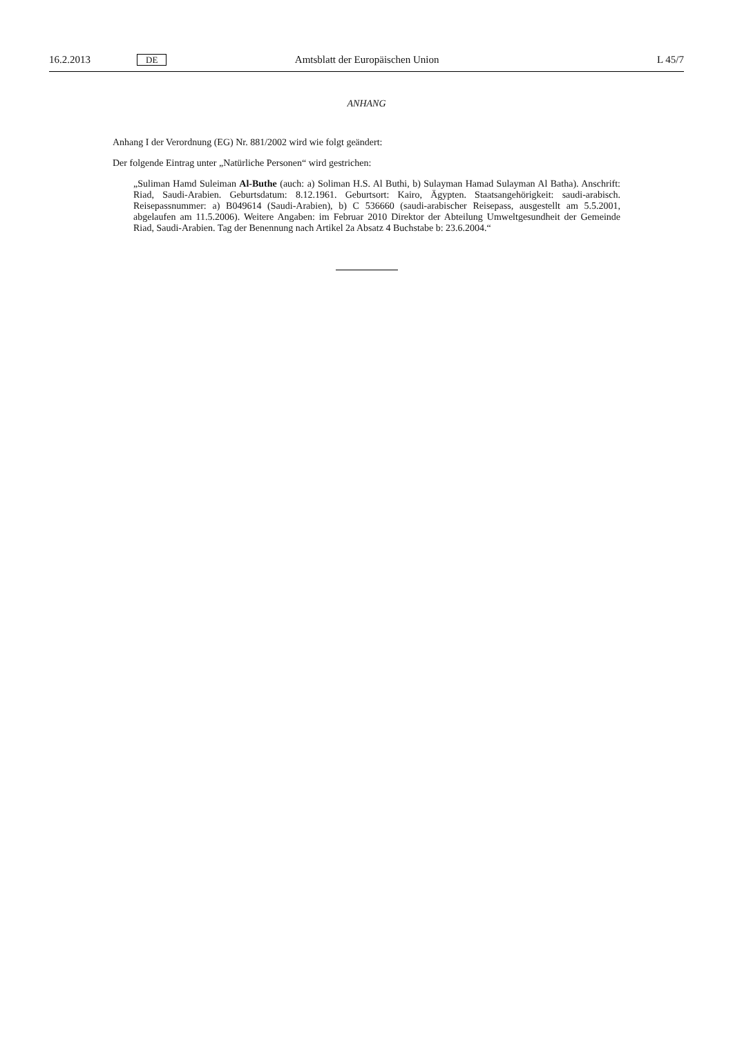16.2.2013 DE Amtsblatt der Europäischen Union L 45/7
ANHANG
Anhang I der Verordnung (EG) Nr. 881/2002 wird wie folgt geändert:
Der folgende Eintrag unter „Natürliche Personen“ wird gestrichen:
„Suliman Hamd Suleiman Al-Buthe (auch: a) Soliman H.S. Al Buthi, b) Sulayman Hamad Sulayman Al Batha). Anschrift: Riad, Saudi-Arabien. Geburtsdatum: 8.12.1961. Geburtsort: Kairo, Ägypten. Staatsangehörigkeit: saudi-arabisch. Reisepassnummer: a) B049614 (Saudi-Arabien), b) C 536660 (saudi-arabischer Reisepass, ausgestellt am 5.5.2001, abgelaufen am 11.5.2006). Weitere Angaben: im Februar 2010 Direktor der Abteilung Umweltgesundheit der Gemeinde Riad, Saudi-Arabien. Tag der Benennung nach Artikel 2a Absatz 4 Buchstabe b: 23.6.2004.“